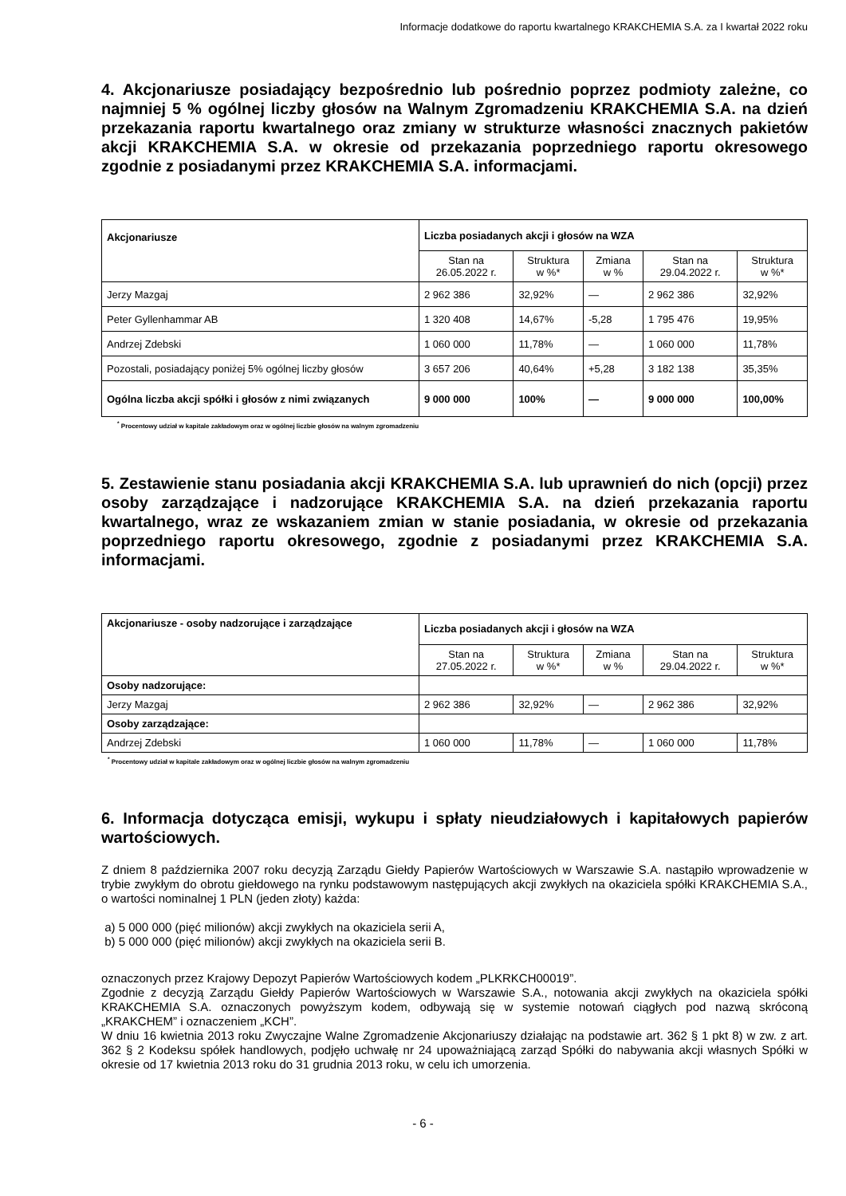Informacje dodatkowe do raportu kwartalnego KRAKCHEMIA S.A. za I kwartał 2022 roku
4. Akcjonariusze posiadający bezpośrednio lub pośrednio poprzez podmioty zależne, co najmniej 5 % ogólnej liczby głosów na Walnym Zgromadzeniu KRAKCHEMIA S.A. na dzień przekazania raportu kwartalnego oraz zmiany w strukturze własności znacznych pakietów akcji KRAKCHEMIA S.A. w okresie od przekazania poprzedniego raportu okresowego zgodnie z posiadanymi przez KRAKCHEMIA S.A. informacjami.
| Akcjonariusze | Liczba posiadanych akcji i głosów na WZA | | | | |
| --- | --- | --- | --- | --- | --- |
| | Stan na 26.05.2022 r. | Struktura w %* | Zmiana w % | Stan na 29.04.2022 r. | Struktura w %* |
| Jerzy Mazgaj | 2 962 386 | 32,92% | — | 2 962 386 | 32,92% |
| Peter Gyllenhammar AB | 1 320 408 | 14,67% | -5,28 | 1 795 476 | 19,95% |
| Andrzej Zdebski | 1 060 000 | 11,78% | — | 1 060 000 | 11,78% |
| Pozostali, posiadający poniżej 5% ogólnej liczby głosów | 3 657 206 | 40,64% | +5,28 | 3 182 138 | 35,35% |
| Ogólna liczba akcji spółki i głosów z nimi związanych | 9 000 000 | 100% | — | 9 000 000 | 100,00% |
<sup>*</sup> Procentowy udział w kapitale zakładowym oraz w ogólnej liczbie głosów na walnym zgromadzeniu
5. Zestawienie stanu posiadania akcji KRAKCHEMIA S.A. lub uprawnień do nich (opcji) przez osoby zarządzające i nadzorujące KRAKCHEMIA S.A. na dzień przekazania raportu kwartalnego, wraz ze wskazaniem zmian w stanie posiadania, w okresie od przekazania poprzedniego raportu okresowego, zgodnie z posiadanymi przez KRAKCHEMIA S.A. informacjami.
| Akcjonariusze - osoby nadzorujące i zarządzające | Liczba posiadanych akcji i głosów na WZA | | | | |
| --- | --- | --- | --- | --- | --- |
| | Stan na 27.05.2022 r. | Struktura w %* | Zmiana w % | Stan na 29.04.2022 r. | Struktura w %* |
| Osoby nadzorujące: | | | | | |
| Jerzy Mazgaj | 2 962 386 | 32,92% | — | 2 962 386 | 32,92% |
| Osoby zarządzające: | | | | | |
| Andrzej Zdebski | 1 060 000 | 11,78% | — | 1 060 000 | 11,78% |
<sup>*</sup> Procentowy udział w kapitale zakładowym oraz w ogólnej liczbie głosów na walnym zgromadzeniu
6. Informacja dotycząca emisji, wykupu i spłaty nieudziałowych i kapitałowych papierów wartościowych.
Z dniem 8 października 2007 roku decyzją Zarządu Giełdy Papierów Wartościowych w Warszawie S.A. nastąpiło wprowadzenie w trybie zwykłym do obrotu giełdowego na rynku podstawowym następujących akcji zwykłych na okaziciela spółki KRAKCHEMIA S.A., o wartości nominalnej 1 PLN (jeden złoty) każda:
a) 5 000 000 (pięć milionów) akcji zwykłych na okaziciela serii A,
b) 5 000 000 (pięć milionów) akcji zwykłych na okaziciela serii B.
oznaczonych przez Krajowy Depozyt Papierów Wartościowych kodem „PLKRKCH00019”.
Zgodnie z decyzją Zarządu Giełdy Papierów Wartościowych w Warszawie S.A., notowania akcji zwykłych na okaziciela spółki KRAKCHEMIA S.A. oznaczonych powyższym kodem, odbywają się w systemie notowań ciągłych pod nazwą skróconą „KRAKCHEM” i oznaczeniem „KCH”.
W dniu 16 kwietnia 2013 roku Zwyczajne Walne Zgromadzenie Akcjonariuszy działając na podstawie art. 362 § 1 pkt 8) w zw. z art. 362 § 2 Kodeksu spółek handlowych, podjęło uchwałę nr 24 upoważniającą zarząd Spółki do nabywania akcji własnych Spółki w okresie od 17 kwietnia 2013 roku do 31 grudnia 2013 roku, w celu ich umorzenia.
- 6 -